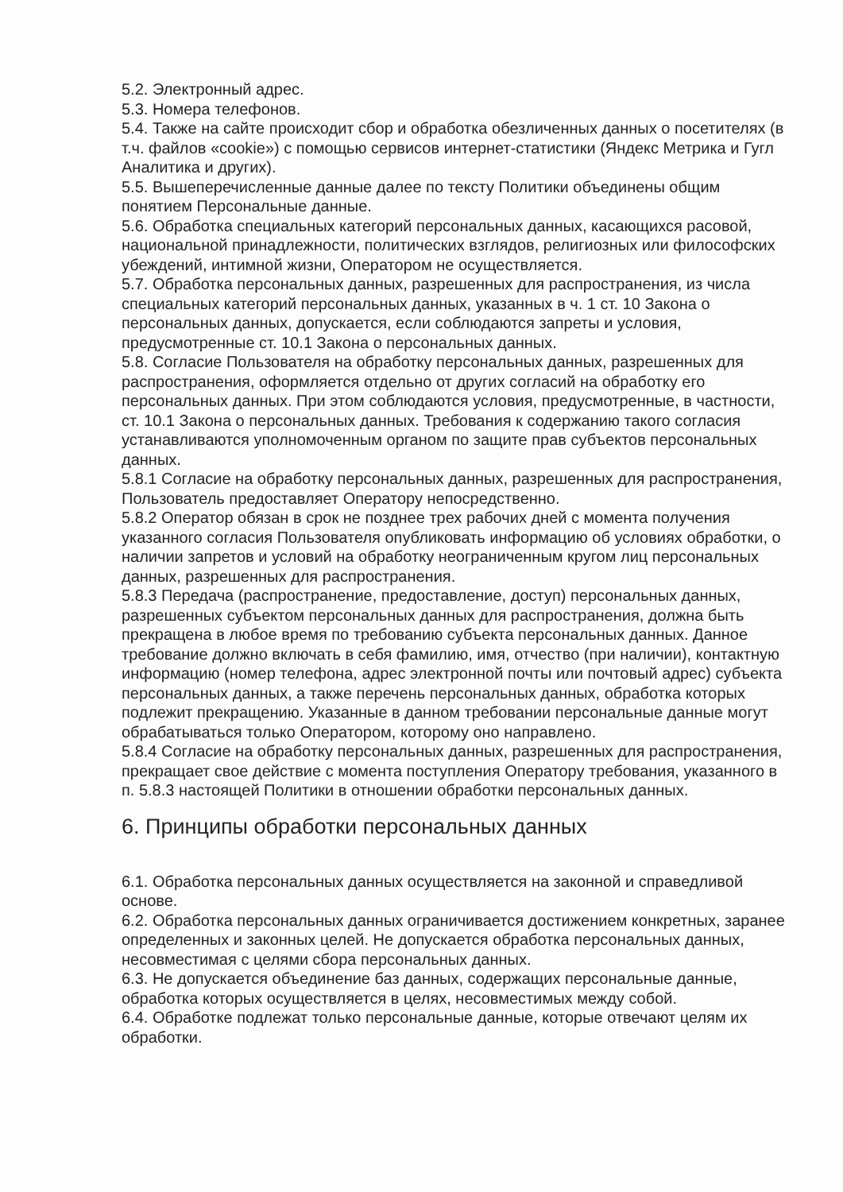5.2. Электронный адрес.
5.3. Номера телефонов.
5.4. Также на сайте происходит сбор и обработка обезличенных данных о посетителях (в т.ч. файлов «cookie») с помощью сервисов интернет-статистики (Яндекс Метрика и Гугл Аналитика и других).
5.5. Вышеперечисленные данные далее по тексту Политики объединены общим понятием Персональные данные.
5.6. Обработка специальных категорий персональных данных, касающихся расовой, национальной принадлежности, политических взглядов, религиозных или философских убеждений, интимной жизни, Оператором не осуществляется.
5.7. Обработка персональных данных, разрешенных для распространения, из числа специальных категорий персональных данных, указанных в ч. 1 ст. 10 Закона о персональных данных, допускается, если соблюдаются запреты и условия, предусмотренные ст. 10.1 Закона о персональных данных.
5.8. Согласие Пользователя на обработку персональных данных, разрешенных для распространения, оформляется отдельно от других согласий на обработку его персональных данных. При этом соблюдаются условия, предусмотренные, в частности, ст. 10.1 Закона о персональных данных. Требования к содержанию такого согласия устанавливаются уполномоченным органом по защите прав субъектов персональных данных.
5.8.1 Согласие на обработку персональных данных, разрешенных для распространения, Пользователь предоставляет Оператору непосредственно.
5.8.2 Оператор обязан в срок не позднее трех рабочих дней с момента получения указанного согласия Пользователя опубликовать информацию об условиях обработки, о наличии запретов и условий на обработку неограниченным кругом лиц персональных данных, разрешенных для распространения.
5.8.3 Передача (распространение, предоставление, доступ) персональных данных, разрешенных субъектом персональных данных для распространения, должна быть прекращена в любое время по требованию субъекта персональных данных. Данное требование должно включать в себя фамилию, имя, отчество (при наличии), контактную информацию (номер телефона, адрес электронной почты или почтовый адрес) субъекта персональных данных, а также перечень персональных данных, обработка которых подлежит прекращению. Указанные в данном требовании персональные данные могут обрабатываться только Оператором, которому оно направлено.
5.8.4 Согласие на обработку персональных данных, разрешенных для распространения, прекращает свое действие с момента поступления Оператору требования, указанного в п. 5.8.3 настоящей Политики в отношении обработки персональных данных.
6. Принципы обработки персональных данных
6.1. Обработка персональных данных осуществляется на законной и справедливой основе.
6.2. Обработка персональных данных ограничивается достижением конкретных, заранее определенных и законных целей. Не допускается обработка персональных данных, несовместимая с целями сбора персональных данных.
6.3. Не допускается объединение баз данных, содержащих персональные данные, обработка которых осуществляется в целях, несовместимых между собой.
6.4. Обработке подлежат только персональные данные, которые отвечают целям их обработки.